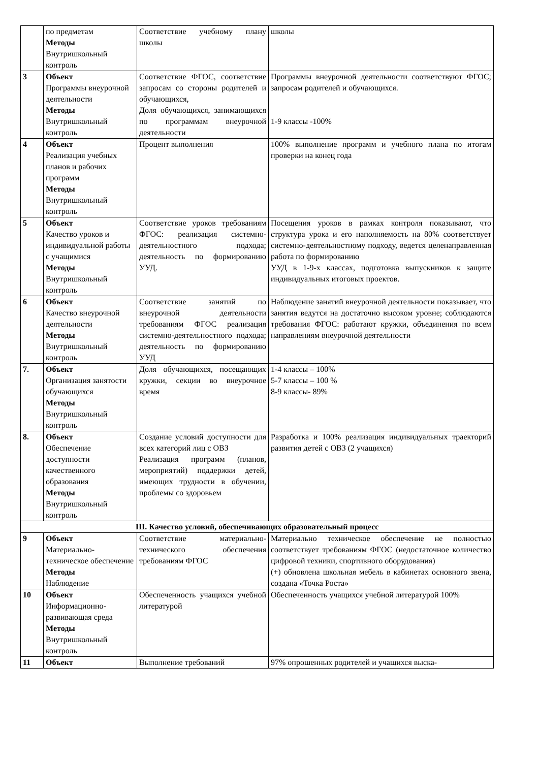| | по предметам Методы Внутришкольный контроль | Соответствие учебному плану школы | школы |
| 3 | Объект Программы внеурочной деятельности Методы Внутришкольный контроль | Соответствие ФГОС, соответствие запросам со стороны родителей и обучающихся, Доля обучающихся, занимающихся по программам внеурочной деятельности | Программы внеурочной деятельности соответствуют ФГОС; запросам родителей и обучающихся. 1-9 классы -100% |
| 4 | Объект Реализация учебных планов и рабочих программ Методы Внутришкольный контроль | Процент выполнения | 100% выполнение программ и учебного плана по итогам проверки на конец года |
| 5 | Объект Качество уроков и индивидуальной работы с учащимися Методы Внутришкольный контроль | Соответствие уроков требованиям ФГОС: реализация системно-деятельностного подхода; деятельность по формированию УУД. | Посещения уроков в рамках контроля показывают, что структура урока и его наполняемость на 80% соответствует системно-деятельностному подходу, ведется целенаправленная работа по формированию УУД в 1-9-х классах, подготовка выпускников к защите индивидуальных итоговых проектов. |
| 6 | Объект Качество внеурочной деятельности Методы Внутришкольный контроль | Соответствие занятий по внеурочной деятельности требованиям ФГОС реализация системно-деятельностного подхода; деятельность по формированию УУД | Наблюдение занятий внеурочной деятельности показывает, что занятия ведутся на достаточно высоком уровне; соблюдаются требования ФГОС: работают кружки, объединения по всем направлениям внеурочной деятельности |
| 7. | Объект Организация занятости обучающихся Методы Внутришкольный контроль | Доля обучающихся, посещающих кружки, секции во внеурочное время | 1-4 классы – 100% 5-7 классы – 100 % 8-9 классы- 89% |
| 8. | Объект Обеспечение доступности качественного образования Методы Внутришкольный контроль | Создание условий доступности для всех категорий лиц с ОВЗ Реализация программ (планов, мероприятий) поддержки детей, имеющих трудности в обучении, проблемы со здоровьем | Разработка и 100% реализация индивидуальных траекторий развития детей с ОВЗ (2 учащихся) |
| III. Качество условий, обеспечивающих образовательный процесс | | | |
| 9 | Объект Материально-техническое обеспечение Методы Наблюдение | Соответствие материально-технического обеспечения требованиям ФГОС | Материально техническое обеспечение не полностью соответствует требованиям ФГОС (недостаточное количество цифровой техники, спортивного оборудования) (+) обновлена школьная мебель в кабинетах основного звена, создана «Точка Роста» |
| 10 | Объект Информационно-развивающая среда Методы Внутришкольный контроль | Обеспеченность учащихся учебной литературой | Обеспеченность учащихся учебной литературой 100% |
| 11 | Объект | Выполнение требований | 97% опрошенных родителей и учащихся выска- |